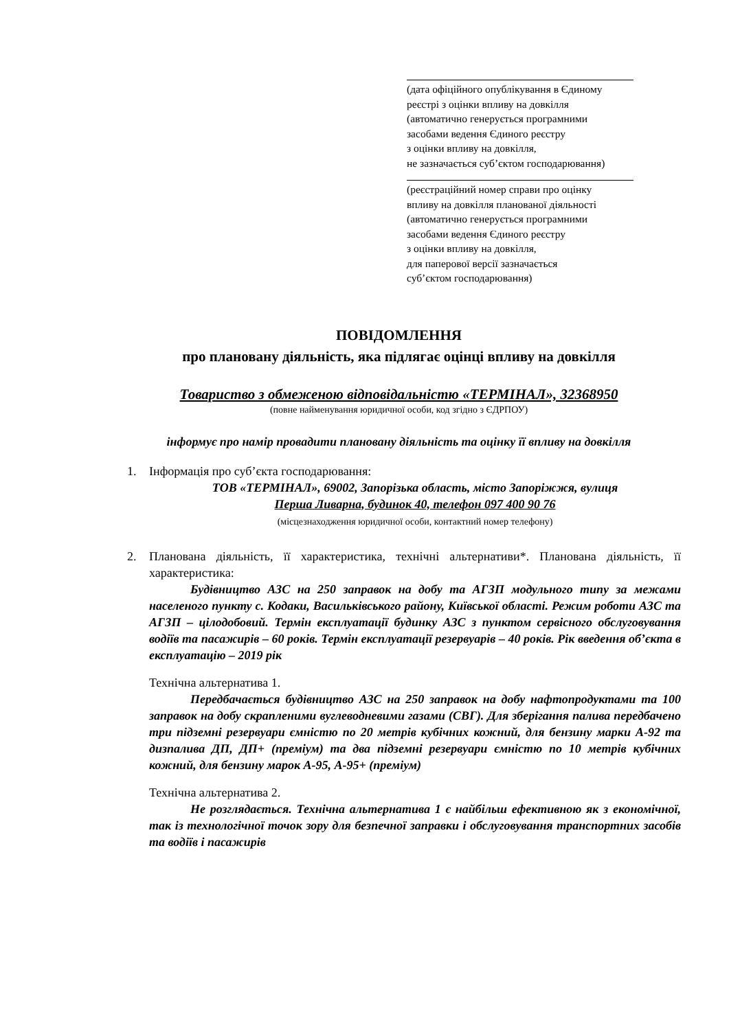(дата офіційного опублікування в Єдиному
реєстрі з оцінки впливу на довкілля
(автоматично генерується програмними
засобами ведення Єдиного реєстру
з оцінки впливу на довкілля,
не зазначається суб’єктом господарювання)
(реєстраційний номер справи про оцінку
впливу на довкілля планованої діяльності
(автоматично генерується програмними
засобами ведення Єдиного реєстру
з оцінки впливу на довкілля,
для паперової версії зазначається
суб’єктом господарювання)
ПОВІДОМЛЕННЯ
про плановану діяльність, яка підлягає оцінці впливу на довкілля
Товариство з обмеженою відповідальністю «ТЕРМІНАЛ», 32368950
(повне найменування юридичної особи, код згідно з ЄДРПОУ)
інформує про намір провадити плановану діяльність та оцінку її впливу на довкілля
1. Інформація про суб’єкта господарювання:
ТОВ «ТЕРМІНАЛ», 69002, Запорізька область, місто Запоріжжя, вулиця
Перша Ливарна, будинок 40, телефон 097 400 90 76
(місцезнаходження юридичної особи, контактний номер телефону)
2. Планована діяльність, її характеристика, технічні альтернативи*. Планована діяльність, її характеристика:
Будівництво АЗС на 250 заправок на добу та АГЗП модульного типу за межами населеного пункту с. Кодаки, Васильківського району, Київської області. Режим роботи АЗС та АГЗП – цілодобовий. Термін експлуатації будинку АЗС з пунктом сервісного обслуговування водіїв та пасажирів – 60 років. Термін експлуатації резервуарів – 40 років. Рік введення об’єкта в експлуатацію – 2019 рік
Технічна альтернатива 1.
Передбачається будівництво АЗС на 250 заправок на добу нафтопродуктами та 100 заправок на добу скрапленими вуглеводневими газами (СВГ). Для зберігання палива передбачено три підземні резервуари ємністю по 20 метрів кубічних кожний, для бензину марки А-92 та дизпалива ДП, ДП+ (преміум) та два підземні резервуари ємністю по 10 метрів кубічних кожний, для бензину марок А-95, А-95+ (преміум)
Технічна альтернатива 2.
Не розглядається. Технічна альтернатива 1 є найбільш ефективною як з економічної, так із технологічної точок зору для безпечної заправки і обслуговування транспортних засобів та водіїв і пасажирів